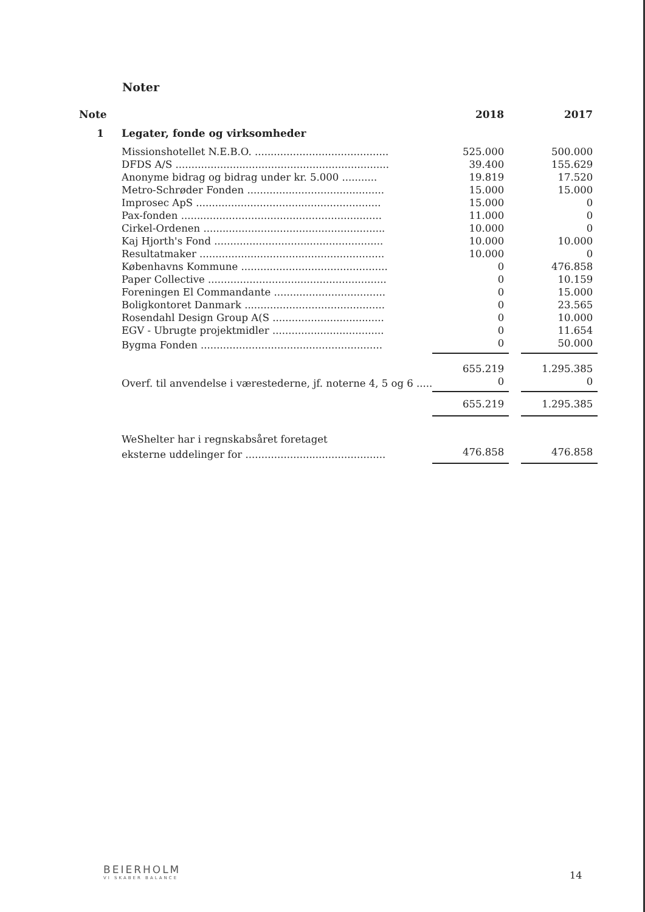Noter
| Note | | 2018 | | 2017 |
| --- | --- | --- | --- | --- |
| 1 | Legater, fonde og virksomheder | | | |
| | Missionshotellet N.E.B.O. .......................................... | 525.000 | | 500.000 |
| | DFDS A/S ................................................................... | 39.400 | | 155.629 |
| | Anonyme bidrag og bidrag under kr. 5.000 ........... | 19.819 | | 17.520 |
| | Metro-Schrøder Fonden ........................................... | 15.000 | | 15.000 |
| | Improsec ApS .......................................................... | 15.000 | | 0 |
| | Pax-fonden ............................................................... | 11.000 | | 0 |
| | Cirkel-Ordenen ......................................................... | 10.000 | | 0 |
| | Kaj Hjorth's Fond ..................................................... | 10.000 | | 10.000 |
| | Resultatmaker .......................................................... | 10.000 | | 0 |
| | Københavns Kommune .............................................. | 0 | | 476.858 |
| | Paper Collective ........................................................ | 0 | | 10.159 |
| | Foreningen El Commandante ................................... | 0 | | 15.000 |
| | Boligkontoret Danmark ............................................ | 0 | | 23.565 |
| | Rosendahl Design Group A(S ................................... | 0 | | 10.000 |
| | EGV - Ubrugte projektmidler ................................... | 0 | | 11.654 |
| | Bygma Fonden ......................................................... | 0 | | 50.000 |
| | | 655.219 | | 1.295.385 |
| | Overf. til anvendelse i værestederne, jf. noterne 4, 5 og 6 ..... | 0 | | 0 |
| | | 655.219 | | 1.295.385 |
| | WeShelter har i regnskabsåret foretaget | | | |
| | eksterne uddelinger for ............................................ | 476.858 | | 476.858 |
BEIERHOLM
VI SKABER BALANCE
14